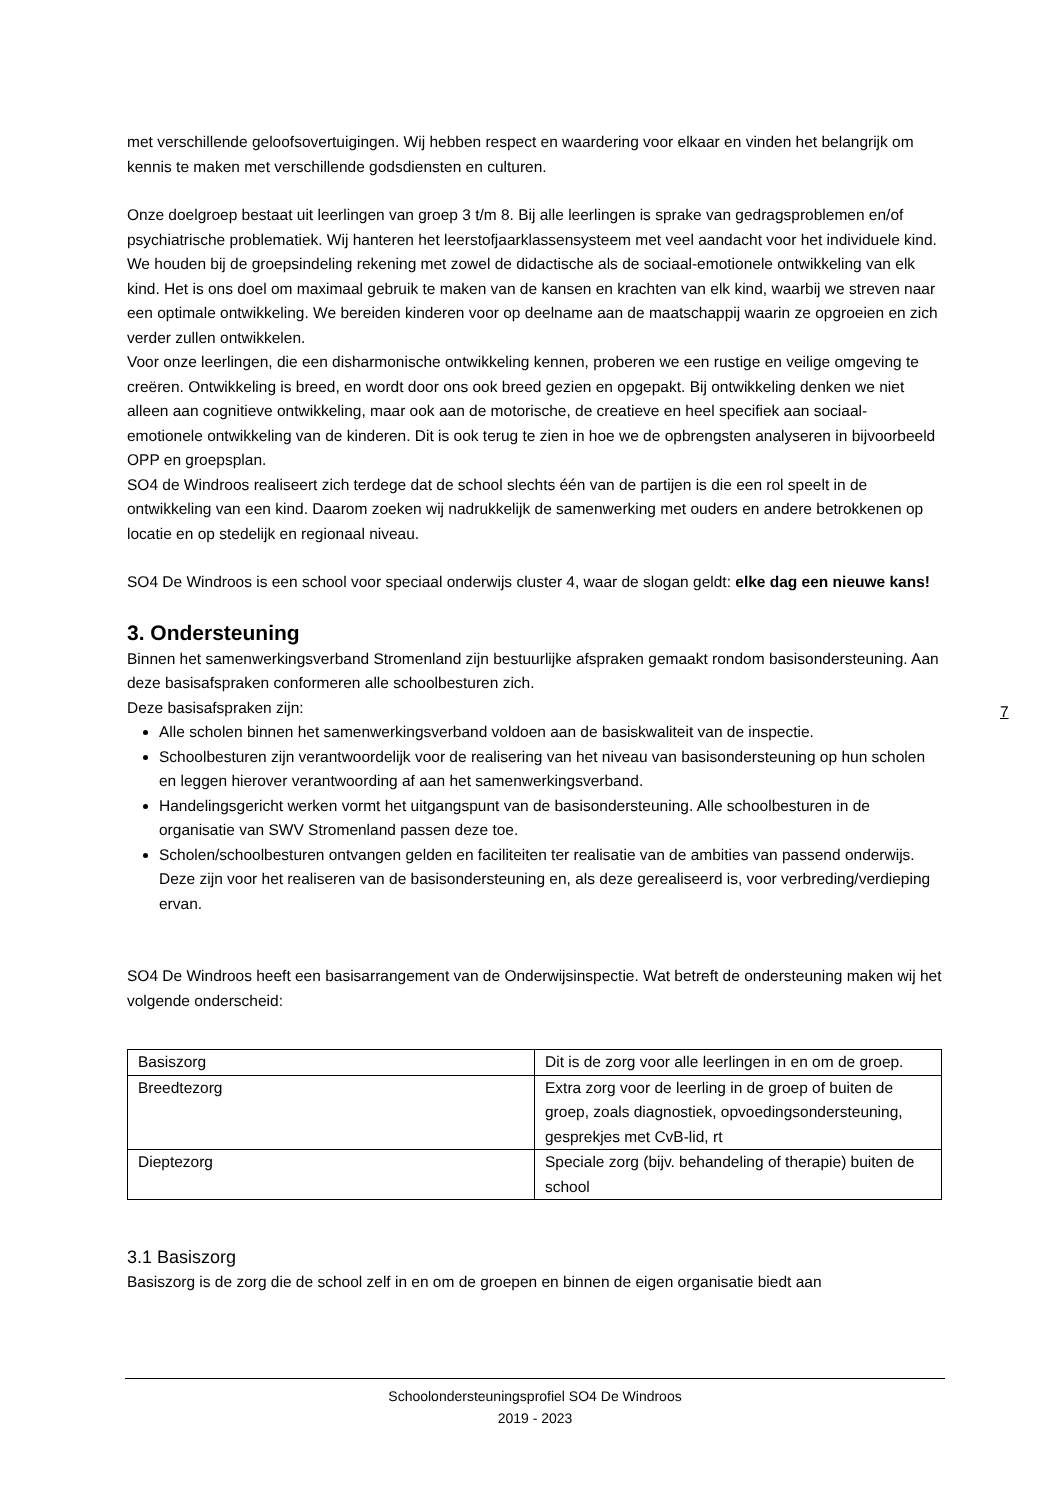met verschillende geloofsovertuigingen. Wij hebben respect en waardering voor elkaar en vinden het belangrijk om kennis te maken met verschillende godsdiensten en culturen.
Onze doelgroep bestaat uit leerlingen van groep 3 t/m 8. Bij alle leerlingen is sprake van gedragsproblemen en/of psychiatrische problematiek. Wij hanteren het leerstofjaarklassensysteem met veel aandacht voor het individuele kind. We houden bij de groepsindeling rekening met zowel de didactische als de sociaal-emotionele ontwikkeling van elk kind. Het is ons doel om maximaal gebruik te maken van de kansen en krachten van elk kind, waarbij we streven naar een optimale ontwikkeling. We bereiden kinderen voor op deelname aan de maatschappij waarin ze opgroeien en zich verder zullen ontwikkelen.
Voor onze leerlingen, die een disharmonische ontwikkeling kennen, proberen we een rustige en veilige omgeving te creëren. Ontwikkeling is breed, en wordt door ons ook breed gezien en opgepakt. Bij ontwikkeling denken we niet alleen aan cognitieve ontwikkeling, maar ook aan de motorische, de creatieve en heel specifiek aan sociaal-emotionele ontwikkeling van de kinderen. Dit is ook terug te zien in hoe we de opbrengsten analyseren in bijvoorbeeld OPP en groepsplan.
SO4 de Windroos realiseert zich terdege dat de school slechts één van de partijen is die een rol speelt in de ontwikkeling van een kind. Daarom zoeken wij nadrukkelijk de samenwerking met ouders en andere betrokkenen op locatie en op stedelijk en regionaal niveau.
SO4 De Windroos is een school voor speciaal onderwijs cluster 4, waar de slogan geldt: elke dag een nieuwe kans!
3. Ondersteuning
Binnen het samenwerkingsverband Stromenland zijn bestuurlijke afspraken gemaakt rondom basisondersteuning. Aan deze basisafspraken conformeren alle schoolbesturen zich.
Deze basisafspraken zijn:
Alle scholen binnen het samenwerkingsverband voldoen aan de basiskwaliteit van de inspectie.
Schoolbesturen zijn verantwoordelijk voor de realisering van het niveau van basisondersteuning op hun scholen en leggen hierover verantwoording af aan het samenwerkingsverband.
Handelingsgericht werken vormt het uitgangspunt van de basisondersteuning. Alle schoolbesturen in de organisatie van SWV Stromenland passen deze toe.
Scholen/schoolbesturen ontvangen gelden en faciliteiten ter realisatie van de ambities van passend onderwijs. Deze zijn voor het realiseren van de basisondersteuning en, als deze gerealiseerd is, voor verbreding/verdieping ervan.
SO4 De Windroos heeft een basisarrangement van de Onderwijsinspectie. Wat betreft de ondersteuning maken wij het volgende onderscheid:
| Basiszorg | Dit is de zorg voor alle leerlingen in en om de groep. |
| Breedtezorg | Extra zorg voor de leerling in de groep of buiten de groep, zoals diagnostiek, opvoedingsondersteuning, gesprekjes met CvB-lid, rt |
| Dieptezorg | Speciale zorg (bijv. behandeling of therapie) buiten de school |
3.1 Basiszorg
Basiszorg is de zorg die de school zelf in en om de groepen en binnen de eigen organisatie biedt aan
7
Schoolondersteuningsprofiel SO4 De Windroos
2019 - 2023